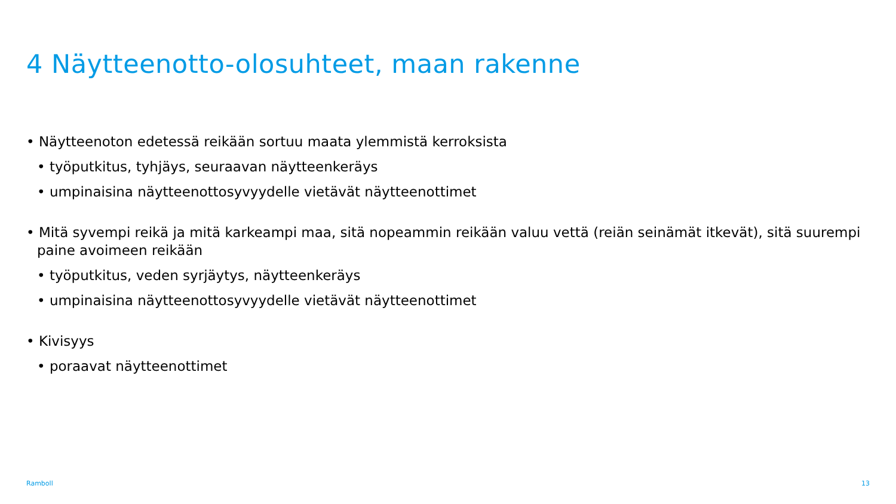4 Näytteenotto-olosuhteet, maan rakenne
• Näytteenoton edetessä reikään sortuu maata ylemmistä kerroksista
• työputkitus, tyhjäys, seuraavan näytteenkeräys
• umpinaisina näytteenottosyvyydelle vietävät näytteenottimet
• Mitä syvempi reikä ja mitä karkeampi maa, sitä nopeammin reikään valuu vettä (reiän seinämät itkevät), sitä suurempi paine avoimeen reikään
• työputkitus, veden syrjäytys, näytteenkeräys
• umpinaisina näytteenottosyvyydelle vietävät näytteenottimet
• Kivisyys
• poraavat näytteenottimet
Ramboll 13